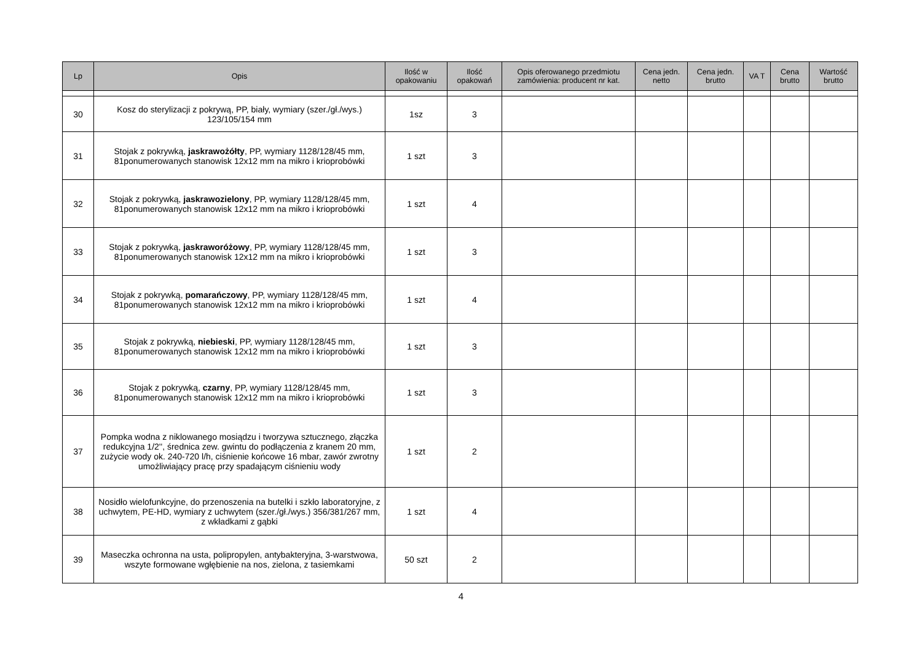| Lp | Opis | Ilość w opakowaniu | Ilość opakowań | Opis oferowanego przedmiotu zamówienia: producent nr kat. | Cena jedn. netto | Cena jedn. brutto | VA T | Cena brutto | Wartość brutto |
| --- | --- | --- | --- | --- | --- | --- | --- | --- | --- |
| 30 | Kosz do sterylizacji z pokrywą, PP, biały, wymiary (szer./gł./wys.) 123/105/154 mm | 1sz | 3 | | | | | | |
| 31 | Stojak z pokrywką, jaskrawożółty , PP, wymiary 1128/128/45 mm, 81ponumerowanych stanowisk 12x12 mm na mikro i krioprobówki | 1 szt | 3 | | | | | | |
| 32 | Stojak z pokrywką, jaskrawozielony , PP, wymiary 1128/128/45 mm, 81ponumerowanych stanowisk 12x12 mm na mikro i krioprobówki | 1 szt | 4 | | | | | | |
| 33 | Stojak z pokrywką, jaskraworóżowy , PP, wymiary 1128/128/45 mm, 81ponumerowanych stanowisk 12x12 mm na mikro i krioprobówki | 1 szt | 3 | | | | | | |
| 34 | Stojak z pokrywką, pomarańczowy , PP, wymiary 1128/128/45 mm, 81ponumerowanych stanowisk 12x12 mm na mikro i krioprobówki | 1 szt | 4 | | | | | | |
| 35 | Stojak z pokrywką, niebieski , PP, wymiary 1128/128/45 mm, 81ponumerowanych stanowisk 12x12 mm na mikro i krioprobówki | 1 szt | 3 | | | | | | |
| 36 | Stojak z pokrywką, czarny , PP, wymiary 1128/128/45 mm, 81ponumerowanych stanowisk 12x12 mm na mikro i krioprobówki | 1 szt | 3 | | | | | | |
| 37 | Pompka wodna z niklowanego mosiądzu i tworzywa sztucznego, złączka redukcyjna 1/2'', średnica zew. gwintu do podłączenia z kranem 20 mm, zużycie wody ok. 240-720 l/h, ciśnienie końcowe 16 mbar, zawór zwrotny umożliwiający pracę przy spadającym ciśnieniu wody | 1 szt | 2 | | | | | | |
| 38 | Nosidło wielofunkcyjne, do przenoszenia na butelki i szkło laboratoryjne, z uchwytem, PE-HD, wymiary z uchwytem (szer./gł./wys.) 356/381/267 mm, z wkładkami z gąbki | 1 szt | 4 | | | | | | |
| 39 | Maseczka ochronna na usta, polipropylen, antybakteryjna, 3-warstwowa, wszyte formowane wgłębienie na nos, zielona, z tasiemkami | 50 szt | 2 | | | | | | |
4